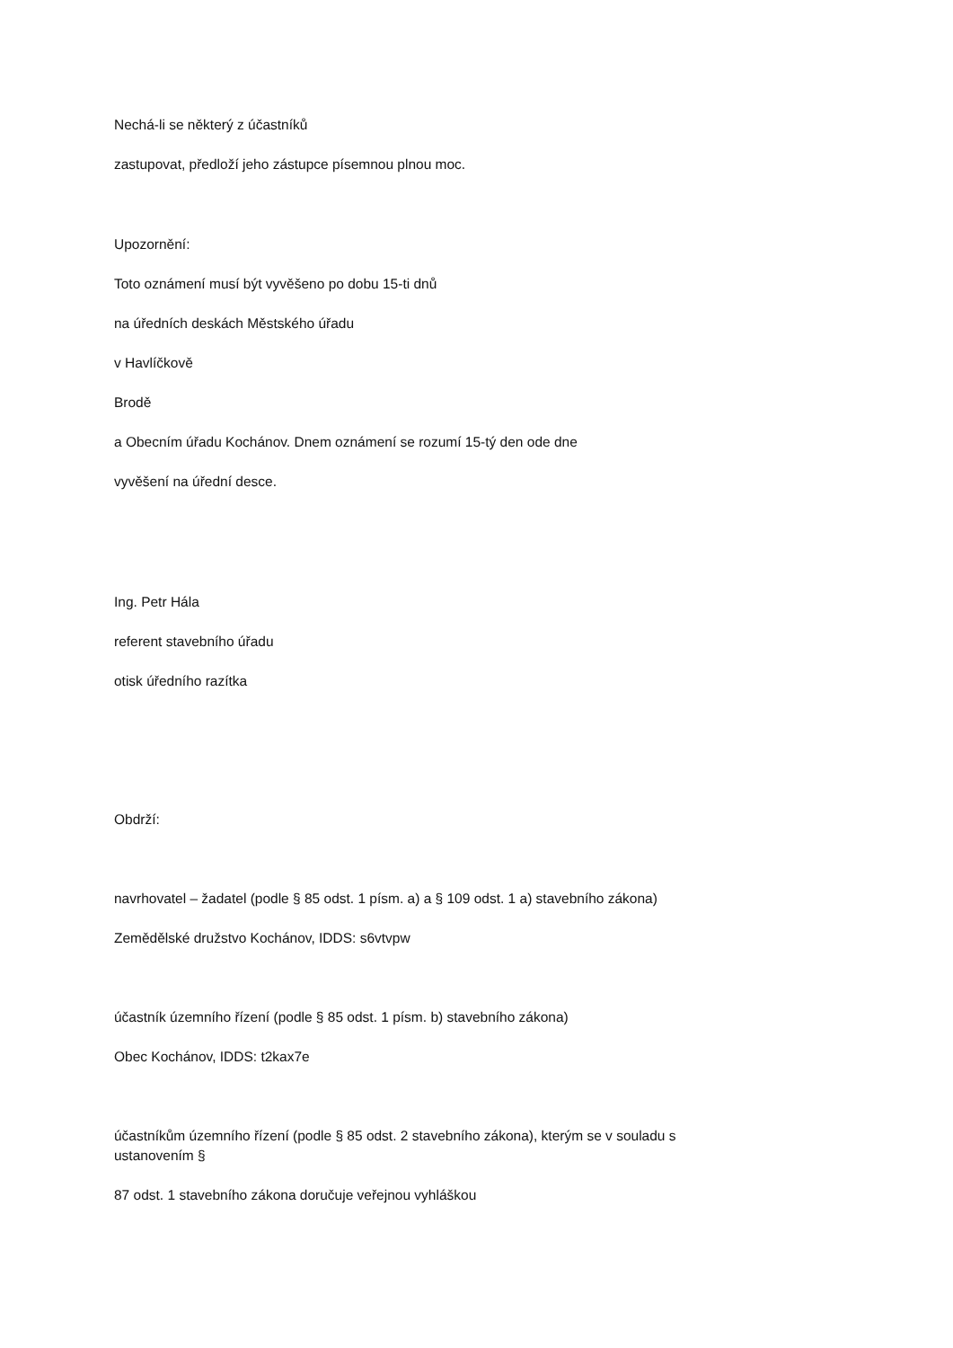Nechá-li se některý z účastníků
zastupovat, předloží jeho zástupce písemnou plnou moc.
Upozornění:
Toto oznámení musí být vyvěšeno po dobu 15-ti dnů
na úředních deskách Městského úřadu
v Havlíčkově
Brodě
a Obecním úřadu Kochánov. Dnem oznámení se rozumí 15-tý den ode dne
vyvěšení na úřední desce.
Ing. Petr Hála
referent stavebního úřadu
otisk úředního razítka
Obdrží:
navrhovatel – žadatel (podle § 85 odst. 1 písm. a) a § 109 odst. 1 a) stavebního zákona)
Zemědělské družstvo Kochánov, IDDS: s6vtvpw
účastník územního řízení (podle § 85 odst. 1 písm. b) stavebního zákona)
Obec Kochánov, IDDS: t2kax7e
účastníkům územního řízení (podle § 85 odst. 2 stavebního zákona), kterým se v souladu s
ustanovením §
87 odst. 1 stavebního zákona doručuje veřejnou vyhláškou